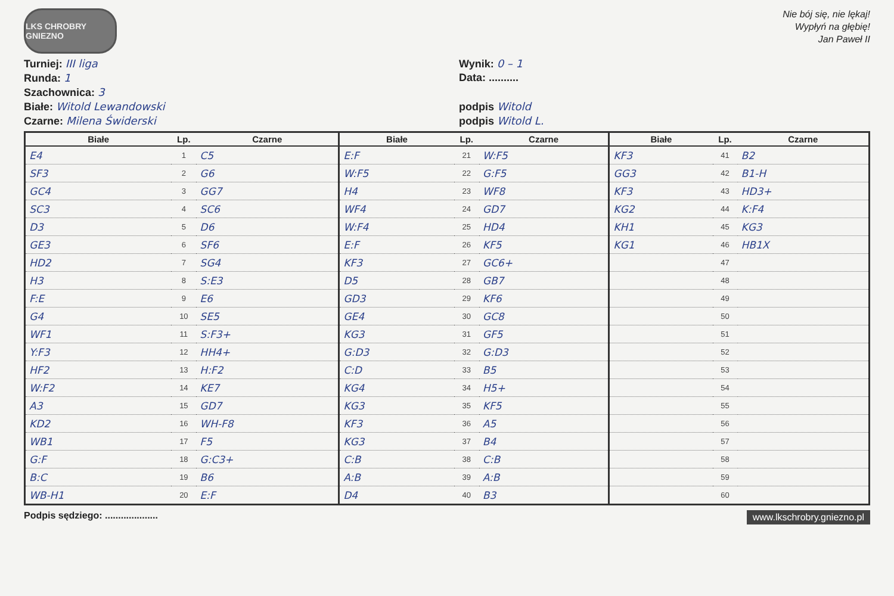LKS CHROBRY GNIEZNO
Nie bój się, nie lękaj!
Wypłyń na głębię!
Jan Paweł II
Turniej: III liga
Wynik: 0 – 1
Runda: 1
Data: ..........
Szachownica: 3
Białe: Witold Lewandowski
podpis Witold
Czarne: Milena Świderski
podpis Witold L.
| Białe | Lp. | Czarne | Białe | Lp. | Czarne | Białe | Lp. | Czarne |
| --- | --- | --- | --- | --- | --- | --- | --- | --- |
| E4 | 1 | C5 | E:F | 21 | W:F5 | KF3 | 41 | B2 |
| SF3 | 2 | G6 | W:F5 | 22 | G:F5 | GG3 | 42 | B1-H |
| GC4 | 3 | GG7 | H4 | 23 | WF8 | KF3 | 43 | HD3+ |
| SC3 | 4 | SC6 | WF4 | 24 | GD7 | KG2 | 44 | K:F4 |
| D3 | 5 | D6 | W:F4 | 25 | HD4 | KH1 | 45 | KG3 |
| GE3 | 6 | SF6 | E:F | 26 | KF5 | KG1 | 46 | HB1X |
| HD2 | 7 | SG4 | KF3 | 27 | GC6+ | | 47 | |
| H3 | 8 | S:E3 | D5 | 28 | GB7 | | 48 | |
| F:E | 9 | E6 | GD3 | 29 | KF6 | | 49 | |
| G4 | 10 | SE5 | GE4 | 30 | GC8 | | 50 | |
| WF1 | 11 | S:F3+ | KG3 | 31 | GF5 | | 51 | |
| Y:F3 | 12 | HH4+ | G:D3 | 32 | G:D3 | | 52 | |
| HF2 | 13 | H:F2 | C:D | 33 | B5 | | 53 | |
| W:F2 | 14 | KE7 | KG4 | 34 | H5+ | | 54 | |
| A3 | 15 | GD7 | KG3 | 35 | KF5 | | 55 | |
| KD2 | 16 | WH-F8 | KF3 | 36 | A5 | | 56 | |
| WB1 | 17 | F5 | KG3 | 37 | B4 | | 57 | |
| G:F | 18 | G:C3+ | C:B | 38 | C:B | | 58 | |
| B:C | 19 | B6 | A:B | 39 | A:B | | 59 | |
| WB-H1 | 20 | E:F | D4 | 40 | B3 | | 60 | |
Podpis sędziego: ....................
www.lkschrobry.gniezno.pl